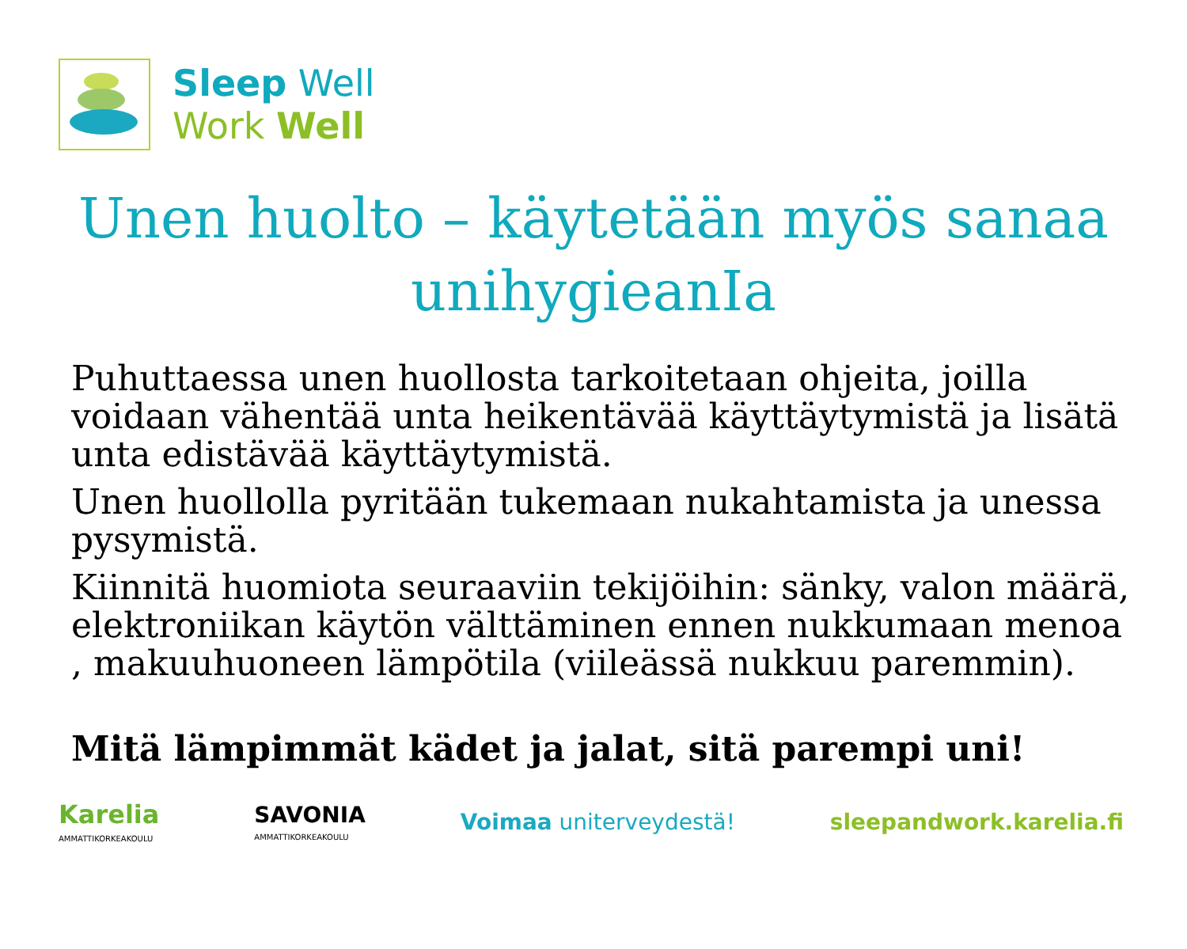Sleep Well
Work Well
Unen huolto – käytetään myös sanaa unihygieanIa
Puhuttaessa unen huollosta tarkoitetaan ohjeita, joilla voidaan vähentää unta heikentävää käyttäytymistä ja lisätä unta edistävää käyttäytymistä.
Unen huollolla pyritään tukemaan nukahtamista ja unessa pysymistä.
Kiinnitä huomiota seuraaviin tekijöihin: sänky, valon määrä, elektroniikan käytön välttäminen ennen nukkumaan menoa , makuuhuoneen lämpötila (viileässä nukkuu paremmin).
Mitä lämpimmät kädet ja jalat, sitä parempi uni!
Karelia
AMMATTIKORKEAKOULU
SAVONIA
AMMATTIKORKEAKOULU
Voimaa uniterveydestä! sleepandwork.karelia.fi